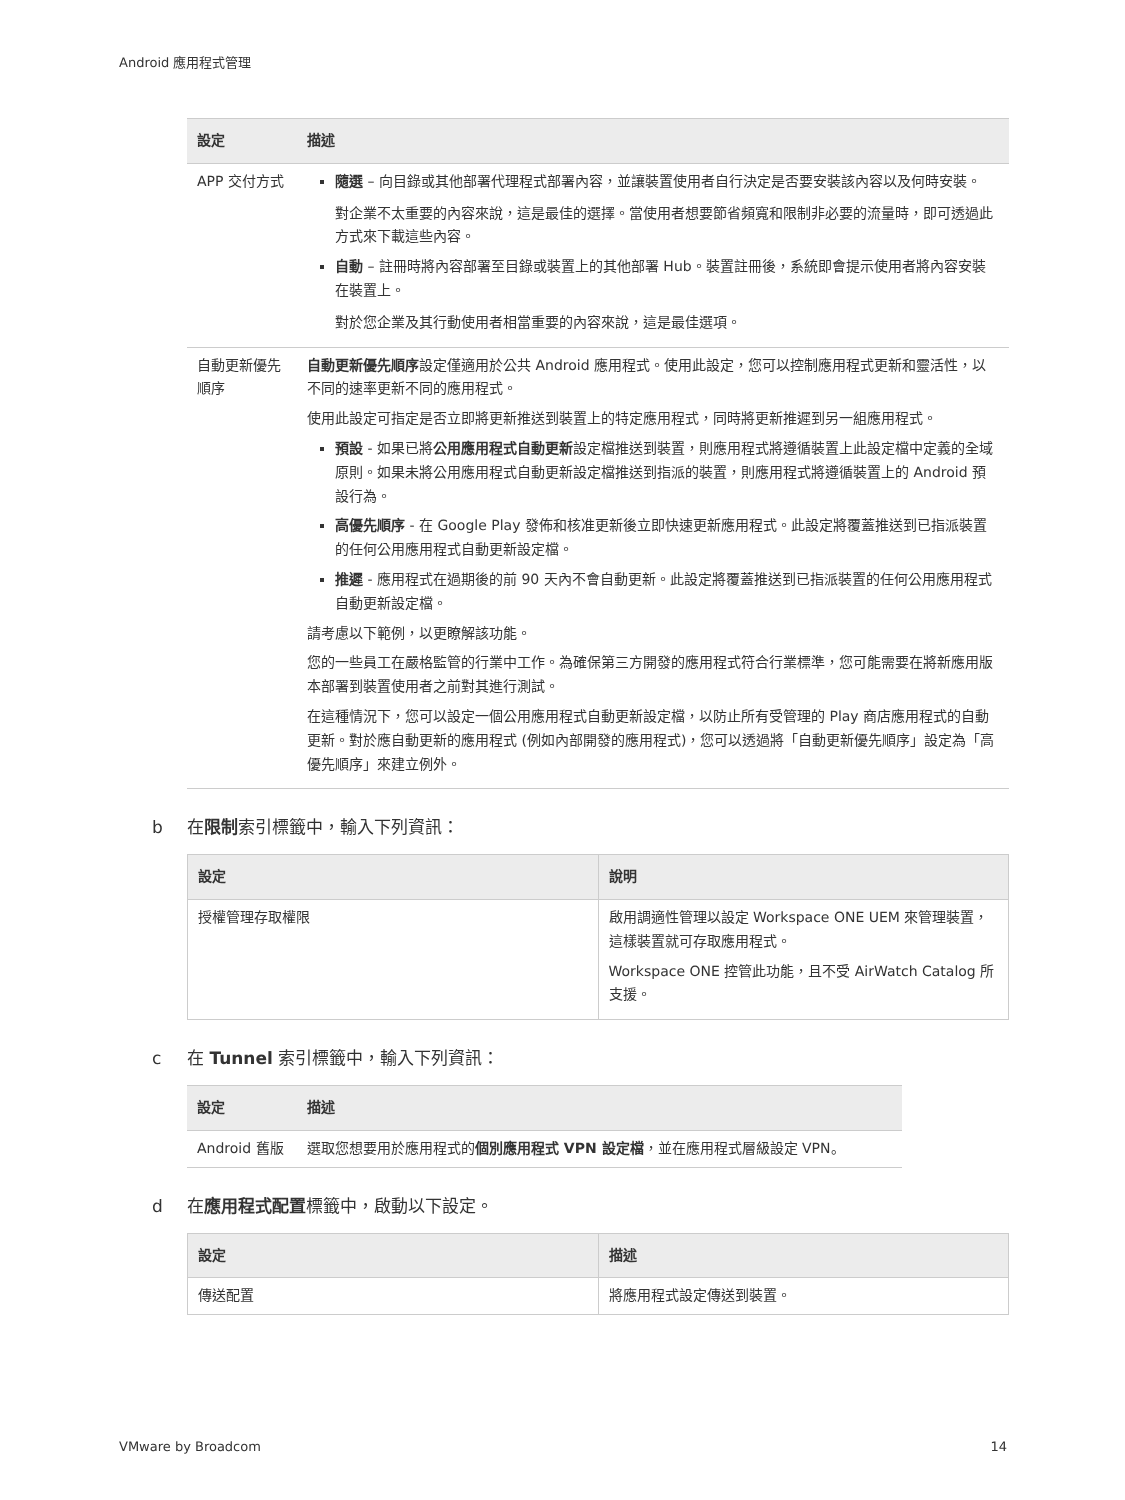Android 應用程式管理
| 設定 | 描述 |
| --- | --- |
| APP 交付方式 | 隨選 – 向目錄或其他部署代理程式部署內容，並讓裝置使用者自行決定是否要安裝該內容以及何時安裝。 對企業不太重要的內容來說，這是最佳的選擇。當使用者想要節省頻寬和限制非必要的流量時，即可透過此方式來下載這些內容。 自動 – 註冊時將內容部署至目錄或裝置上的其他部署 Hub。裝置註冊後，系統即會提示使用者將內容安裝在裝置上。 對於您企業及其行動使用者相當重要的內容來說，這是最佳選項。 |
| 自動更新優先順序 | 自動更新優先順序 設定僅適用於公共 Android 應用程式。使用此設定，您可以控制應用程式更新和靈活性，以不同的速率更新不同的應用程式。 使用此設定可指定是否立即將更新推送到裝置上的特定應用程式，同時將更新推遲到另一組應用程式。 預設 - 如果已將 公用應用程式自動更新 設定檔推送到裝置，則應用程式將遵循裝置上此設定檔中定義的全域原則。如果未將公用應用程式自動更新設定檔推送到指派的裝置，則應用程式將遵循裝置上的 Android 預設行為。 高優先順序 - 在 Google Play 發佈和核准更新後立即快速更新應用程式。此設定將覆蓋推送到已指派裝置的任何公用應用程式自動更新設定檔。 推遲 - 應用程式在過期後的前 90 天內不會自動更新。此設定將覆蓋推送到已指派裝置的任何公用應用程式自動更新設定檔。 請考慮以下範例，以更瞭解該功能。 您的一些員工在嚴格監管的行業中工作。為確保第三方開發的應用程式符合行業標準，您可能需要在將新應用版本部署到裝置使用者之前對其進行測試。 在這種情況下，您可以設定一個公用應用程式自動更新設定檔，以防止所有受管理的 Play 商店應用程式的自動更新。對於應自動更新的應用程式 (例如內部開發的應用程式)，您可以透過將「自動更新優先順序」設定為「高優先順序」來建立例外。 |
b 在限制索引標籤中，輸入下列資訊：
| 設定 | 說明 |
| --- | --- |
| 授權管理存取權限 | 啟用調適性管理以設定 Workspace ONE UEM 來管理裝置，這樣裝置就可存取應用程式。 Workspace ONE 控管此功能，且不受 AirWatch Catalog 所支援。 |
c 在 Tunnel 索引標籤中，輸入下列資訊：
| 設定 | 描述 |
| --- | --- |
| Android 舊版 | 選取您想要用於應用程式的 個別應用程式 VPN 設定檔 ，並在應用程式層級設定 VPN。 |
d 在應用程式配置標籤中，啟動以下設定。
| 設定 | 描述 |
| --- | --- |
| 傳送配置 | 將應用程式設定傳送到裝置。 |
VMware by Broadcom 14